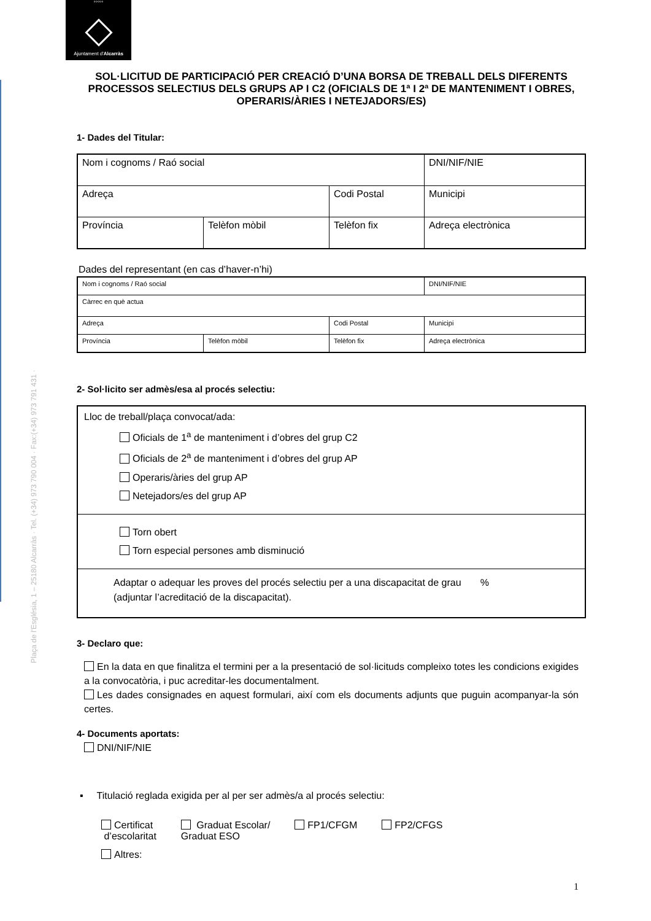°°°°°
Ajuntament d'Alcarràs
Plaça de l'Església, 1 – 25180 Alcarràs · Tel. (+34) 973 790 004 · Fax:(+34) 973 791 431 ·
SOL·LICITUD DE PARTICIPACIÓ PER CREACIÓ D’UNA BORSA DE TREBALL DELS DIFERENTS PROCESSOS SELECTIUS DELS GRUPS AP I C2 (OFICIALS DE 1ª I 2ª DE MANTENIMENT I OBRES, OPERARIS/ÀRIES I NETEJADORS/ES)
1- Dades del Titular:
| Nom i cognoms / Raó social | | | DNI/NIF/NIE |
| Adreça | | Codi Postal | Municipi |
| Província | Telèfon mòbil | Telèfon fix | Adreça electrònica |
Dades del representant (en cas d’haver-n’hi)
| Nom i cognoms / Raó social | | | DNI/NIF/NIE |
| Càrrec en què actua | | | |
| Adreça | | Codi Postal | Municipi |
| Província | Telèfon mòbil | Telèfon fix | Adreça electrònica |
2- Sol·licito ser admès/esa al procés selectiu:
Lloc de treball/plaça convocat/ada:
Oficials de 1<sup>a</sup> de manteniment i d’obres del grup C2
Oficials de 2<sup>a</sup> de manteniment i d’obres del grup AP
Operaris/àries del grup AP
Netejadors/es del grup AP
Torn obert
Torn especial persones amb disminució
Adaptar o adequar les proves del procés selectiu per a una discapacitat de grau %
(adjuntar l’acreditació de la discapacitat).
3- Declaro que:
En la data en que finalitza el termini per a la presentació de sol·licituds compleixo totes les condicions exigides a la convocatòria, i puc acreditar-les documentalment.
Les dades consignades en aquest formulari, així com els documents adjunts que puguin acompanyar-la són certes.
4- Documents aportats:
DNI/NIF/NIE
▪ Titulació reglada exigida per al per ser admès/a al procés selectiu:
Certificat
d’escolaritat
Graduat Escolar/
Graduat ESO
FP1/CFGM FP2/CFGS
Altres:
1